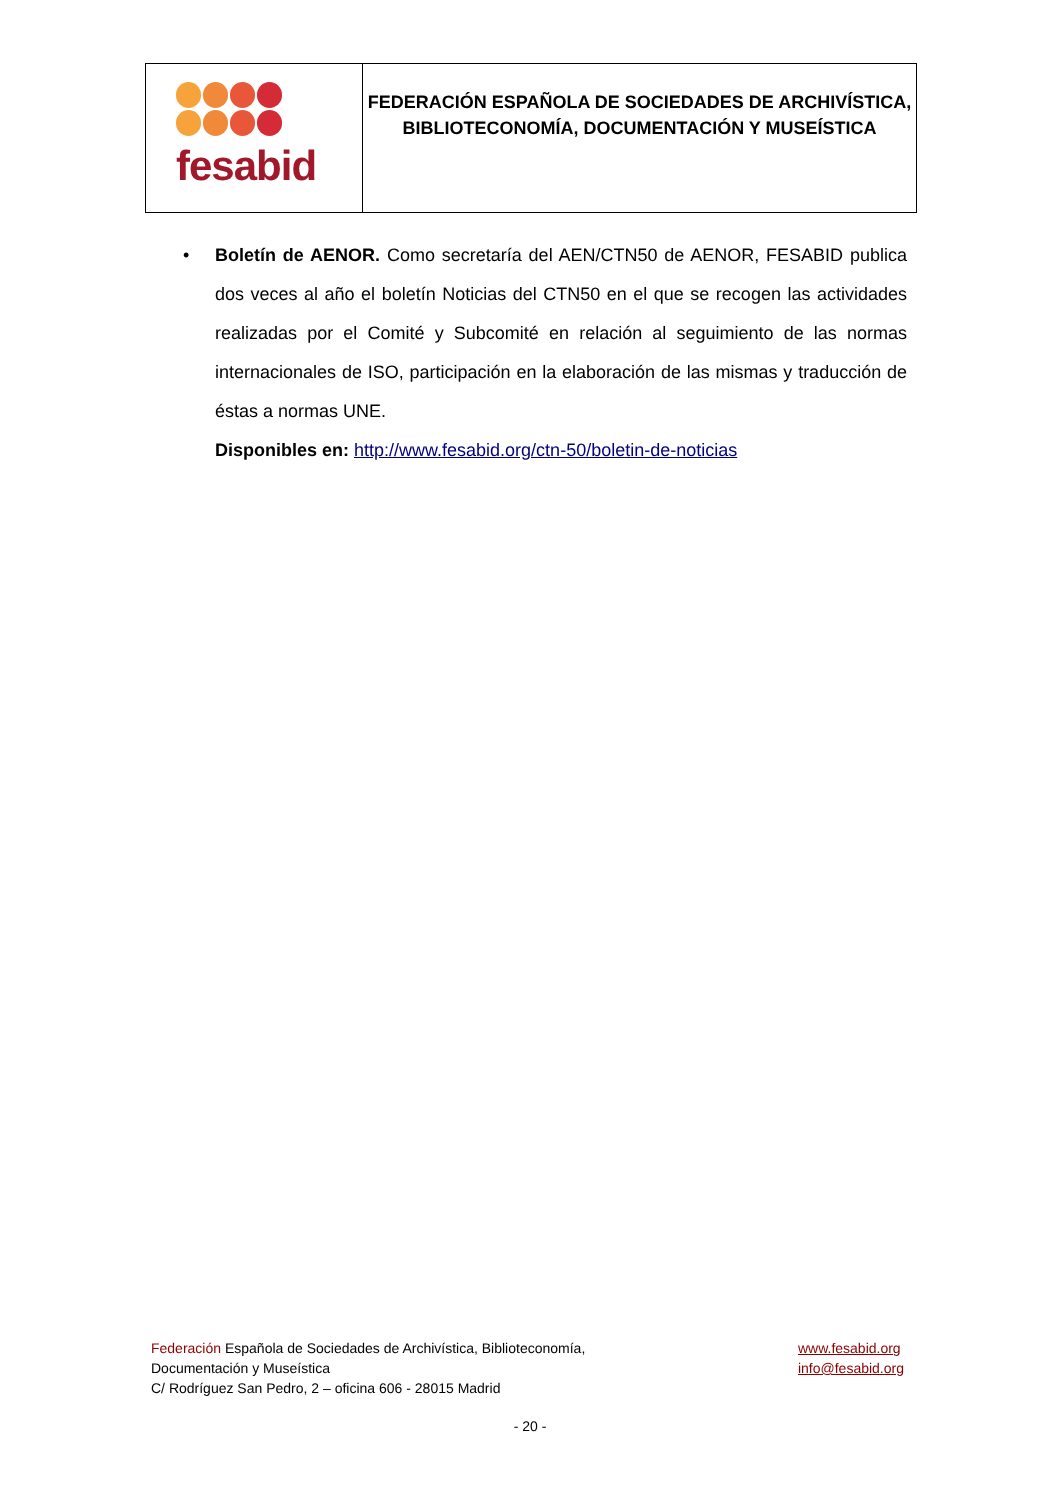fesabid
FEDERACIÓN ESPAÑOLA DE SOCIEDADES DE ARCHIVÍSTICA,
BIBLIOTECONOMÍA, DOCUMENTACIÓN Y MUSEÍSTICA
•
Boletín de AENOR. Como secretaría del AEN/CTN50 de AENOR, FESABID publica dos veces al año el boletín Noticias del CTN50 en el que se recogen las actividades realizadas por el Comité y Subcomité en relación al seguimiento de las normas internacionales de ISO, participación en la elaboración de las mismas y traducción de éstas a normas UNE.
Disponibles en: http://www.fesabid.org/ctn-50/boletin-de-noticias
Federación Española de Sociedades de Archivística, Biblioteconomía,
Documentación y Museística
C/ Rodríguez San Pedro, 2 – oficina 606 - 28015 Madrid
www.fesabid.org
info@fesabid.org
- 20 -